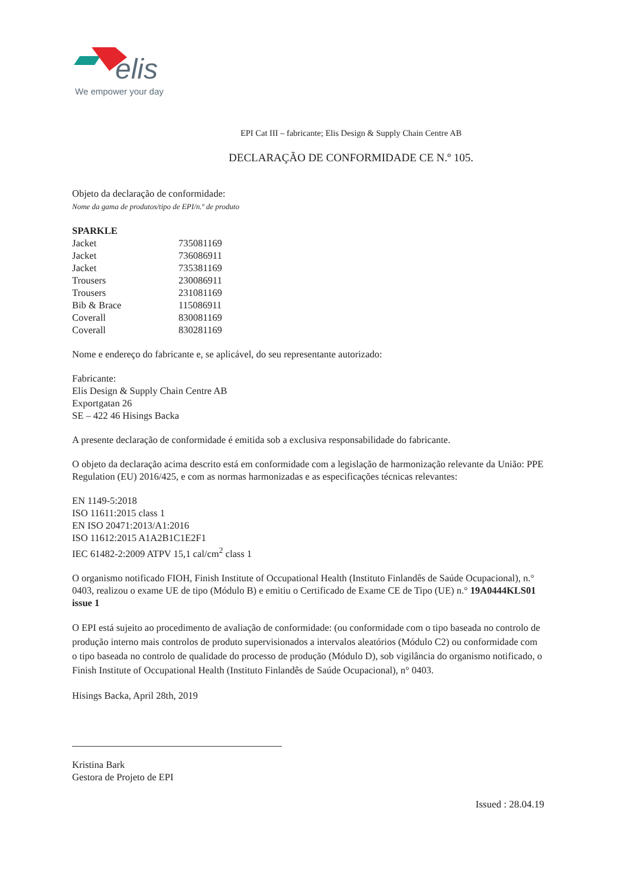elis
We empower your day
EPI Cat III – fabricante; Elis Design & Supply Chain Centre AB
DECLARAÇÃO DE CONFORMIDADE CE N.º 105.
Objeto da declaração de conformidade:
Nome da gama de produtos/tipo de EPI/n.º de produto
| SPARKLE | |
| Jacket | 735081169 |
| Jacket | 736086911 |
| Jacket | 735381169 |
| Trousers | 230086911 |
| Trousers | 231081169 |
| Bib & Brace | 115086911 |
| Coverall | 830081169 |
| Coverall | 830281169 |
Nome e endereço do fabricante e, se aplicável, do seu representante autorizado:
Fabricante:
Elis Design & Supply Chain Centre AB
Exportgatan 26
SE – 422 46 Hisings Backa
A presente declaração de conformidade é emitida sob a exclusiva responsabilidade do fabricante.
O objeto da declaração acima descrito está em conformidade com a legislação de harmonização relevante da União: PPE Regulation (EU) 2016/425, e com as normas harmonizadas e as especificações técnicas relevantes:
EN 1149-5:2018
ISO 11611:2015 class 1
EN ISO 20471:2013/A1:2016
ISO 11612:2015 A1A2B1C1E2F1
IEC 61482-2:2009 ATPV 15,1 cal/cm<sup>2</sup> class 1
O organismo notificado FIOH, Finish Institute of Occupational Health (Instituto Finlandês de Saúde Ocupacional), n.° 0403, realizou o exame UE de tipo (Módulo B) e emitiu o Certificado de Exame CE de Tipo (UE) n.° 19A0444KLS01 issue 1
O EPI está sujeito ao procedimento de avaliação de conformidade: (ou conformidade com o tipo baseada no controlo de produção interno mais controlos de produto supervisionados a intervalos aleatórios (Módulo C2) ou conformidade com o tipo baseada no controlo de qualidade do processo de produção (Módulo D), sob vigilância do organismo notificado, o Finish Institute of Occupational Health (Instituto Finlandês de Saúde Ocupacional), n° 0403.
Hisings Backa, April 28th, 2019
Kristina Bark
Gestora de Projeto de EPI
Issued : 28.04.19